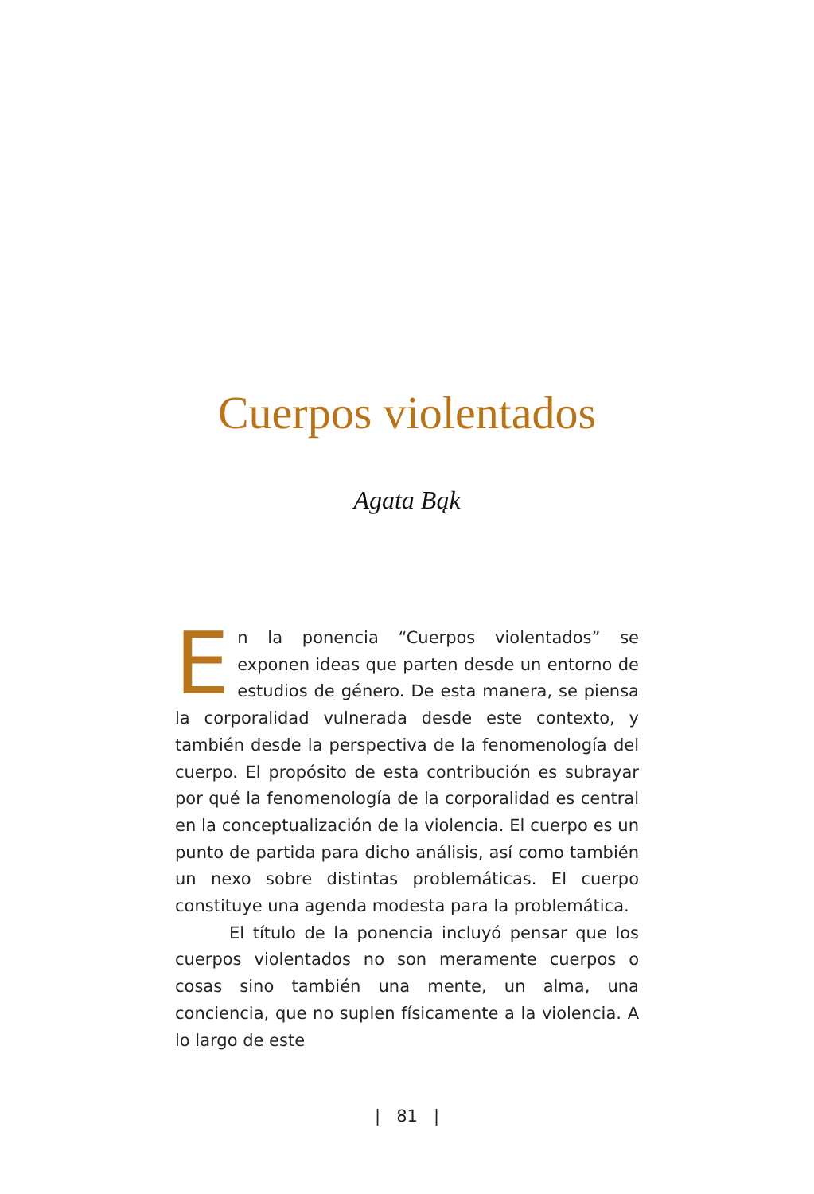Cuerpos violentados
Agata Bąk
En la ponencia “Cuerpos violentados” se exponen ideas que parten desde un entorno de estudios de género. De esta manera, se piensa la corporalidad vulnerada desde este contexto, y también desde la perspectiva de la fenomenología del cuerpo. El propósito de esta contribución es subrayar por qué la fenomenología de la corporalidad es central en la conceptualización de la violencia. El cuerpo es un punto de partida para dicho análisis, así como también un nexo sobre distintas problemáticas. El cuerpo constituye una agenda modesta para la problemática.
El título de la ponencia incluyó pensar que los cuerpos violentados no son meramente cuerpos o cosas sino también una mente, un alma, una conciencia, que no suplen físicamente a la violencia. A lo largo de este
| 81 |